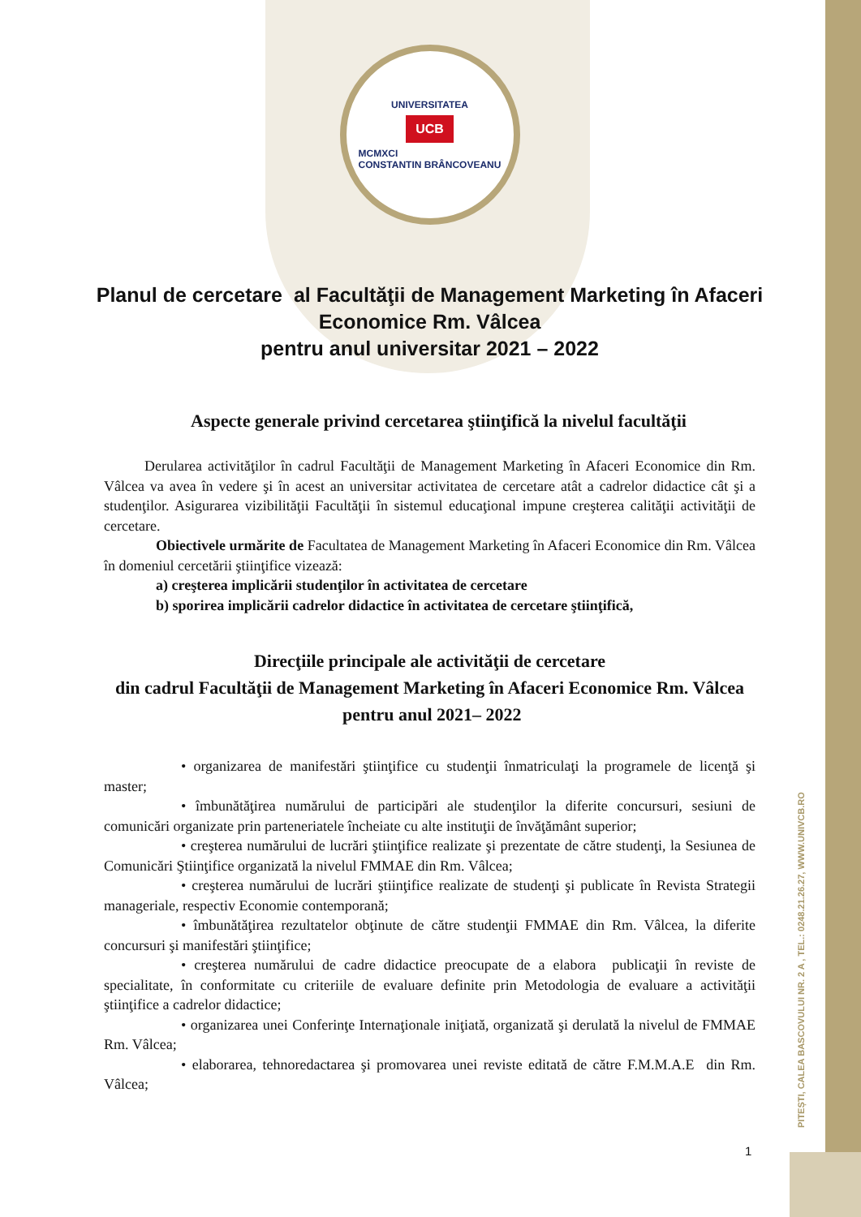PITEȘTI, CALEA BASCOVULUI NR. 2 A , TEL.: 0248.21.26.27, WWW.UNIVCB.RO
UNIVERSITATEA
UCB
MCMXCI
CONSTANTIN BRÂNCOVEANU
Planul de cercetare al Facultăţii de Management Marketing în Afaceri Economice Rm. Vâlcea
pentru anul universitar 2021 – 2022
Aspecte generale privind cercetarea ştiinţifică la nivelul facultăţii
Derularea activităţilor în cadrul Facultăţii de Management Marketing în Afaceri Economice din Rm. Vâlcea va avea în vedere şi în acest an universitar activitatea de cercetare atât a cadrelor didactice cât şi a studenţilor. Asigurarea vizibilităţii Facultăţii în sistemul educaţional impune creşterea calităţii activităţii de cercetare.
Obiectivele urmărite de Facultatea de Management Marketing în Afaceri Economice din Rm. Vâlcea în domeniul cercetării ştiinţifice vizează:
a) creşterea implicării studenţilor în activitatea de cercetare
b) sporirea implicării cadrelor didactice în activitatea de cercetare ştiinţifică,
Direcţiile principale ale activităţii de cercetare
din cadrul Facultăţii de Management Marketing în Afaceri Economice Rm. Vâlcea pentru anul 2021– 2022
• organizarea de manifestări ştiinţifice cu studenţii înmatriculaţi la programele de licenţă şi master;
• îmbunătăţirea numărului de participări ale studenţilor la diferite concursuri, sesiuni de comunicări organizate prin parteneriatele încheiate cu alte instituţii de învăţământ superior;
• creşterea numărului de lucrări ştiinţifice realizate şi prezentate de către studenţi, la Sesiunea de Comunicări Ştiinţifice organizată la nivelul FMMAE din Rm. Vâlcea;
• creşterea numărului de lucrări ştiinţifice realizate de studenţi şi publicate în Revista Strategii manageriale, respectiv Economie contemporană;
• îmbunătăţirea rezultatelor obţinute de către studenţii FMMAE din Rm. Vâlcea, la diferite concursuri şi manifestări ştiinţifice;
• creşterea numărului de cadre didactice preocupate de a elabora publicaţii în reviste de specialitate, în conformitate cu criteriile de evaluare definite prin Metodologia de evaluare a activităţii ştiinţifice a cadrelor didactice;
• organizarea unei Conferinţe Internaţionale iniţiată, organizată şi derulată la nivelul de FMMAE Rm. Vâlcea;
• elaborarea, tehnoredactarea şi promovarea unei reviste editată de către F.M.M.A.E din Rm. Vâlcea;
1